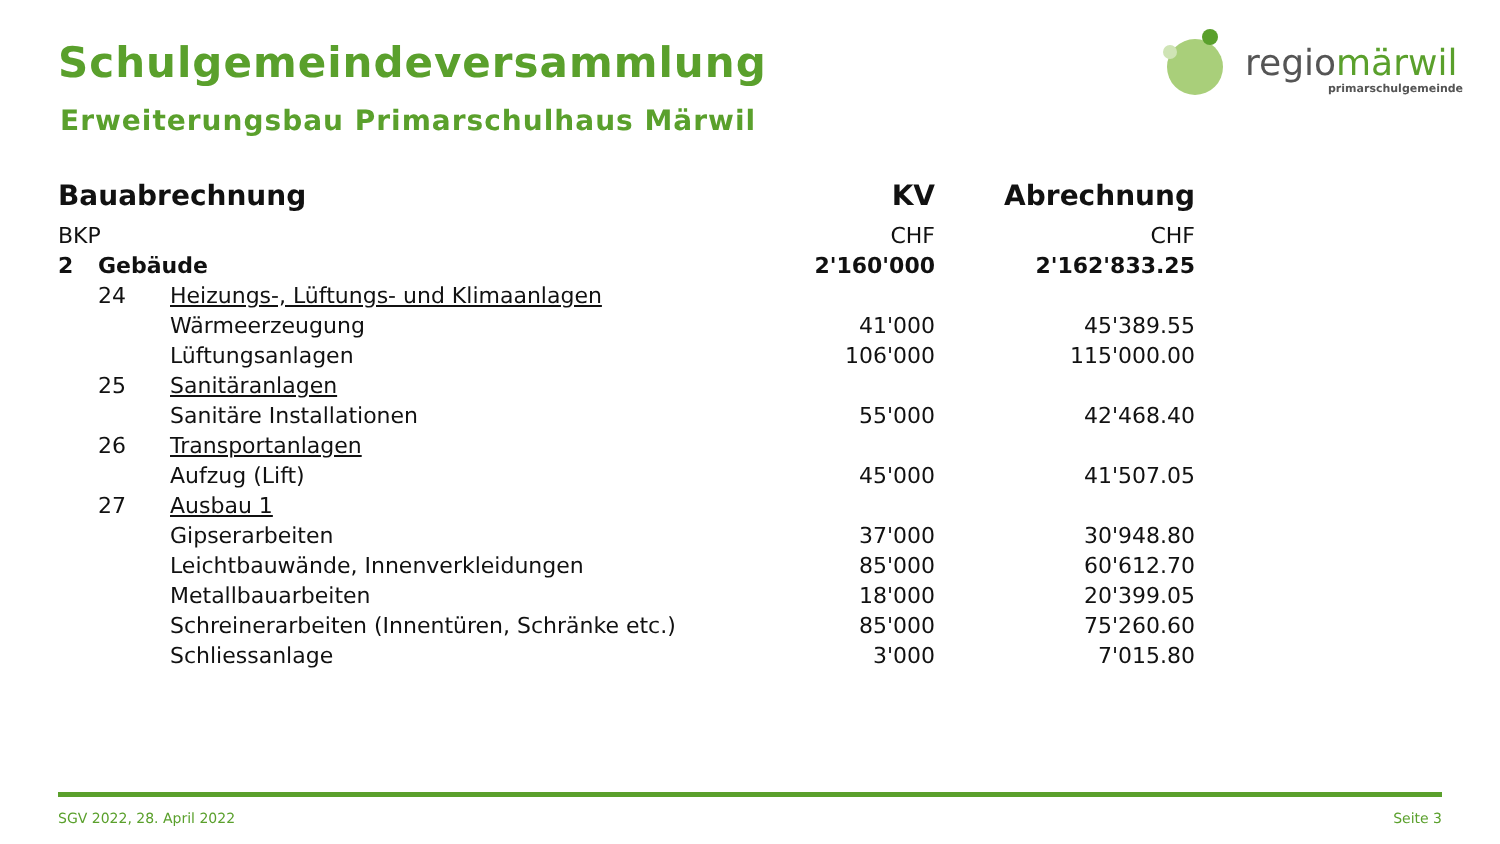Schulgemeindeversammlung
Erweiterungsbau Primarschulhaus Märwil
regiomärwil
primarschulgemeinde
| Bauabrechnung | | | KV | Abrechnung |
| --- | --- | --- | --- | --- |
| BKP | | | CHF | CHF |
| 2 | Gebäude | | 2'160'000 | 2'162'833.25 |
| | 24 | Heizungs-, Lüftungs- und Klimaanlagen | | |
| | | Wärmeerzeugung | 41'000 | 45'389.55 |
| | | Lüftungsanlagen | 106'000 | 115'000.00 |
| | 25 | Sanitäranlagen | | |
| | | Sanitäre Installationen | 55'000 | 42'468.40 |
| | 26 | Transportanlagen | | |
| | | Aufzug (Lift) | 45'000 | 41'507.05 |
| | 27 | Ausbau 1 | | |
| | | Gipserarbeiten | 37'000 | 30'948.80 |
| | | Leichtbauwände, Innenverkleidungen | 85'000 | 60'612.70 |
| | | Metallbauarbeiten | 18'000 | 20'399.05 |
| | | Schreinerarbeiten (Innentüren, Schränke etc.) | 85'000 | 75'260.60 |
| | | Schliessanlage | 3'000 | 7'015.80 |
SGV 2022, 28. April 2022 Seite 3